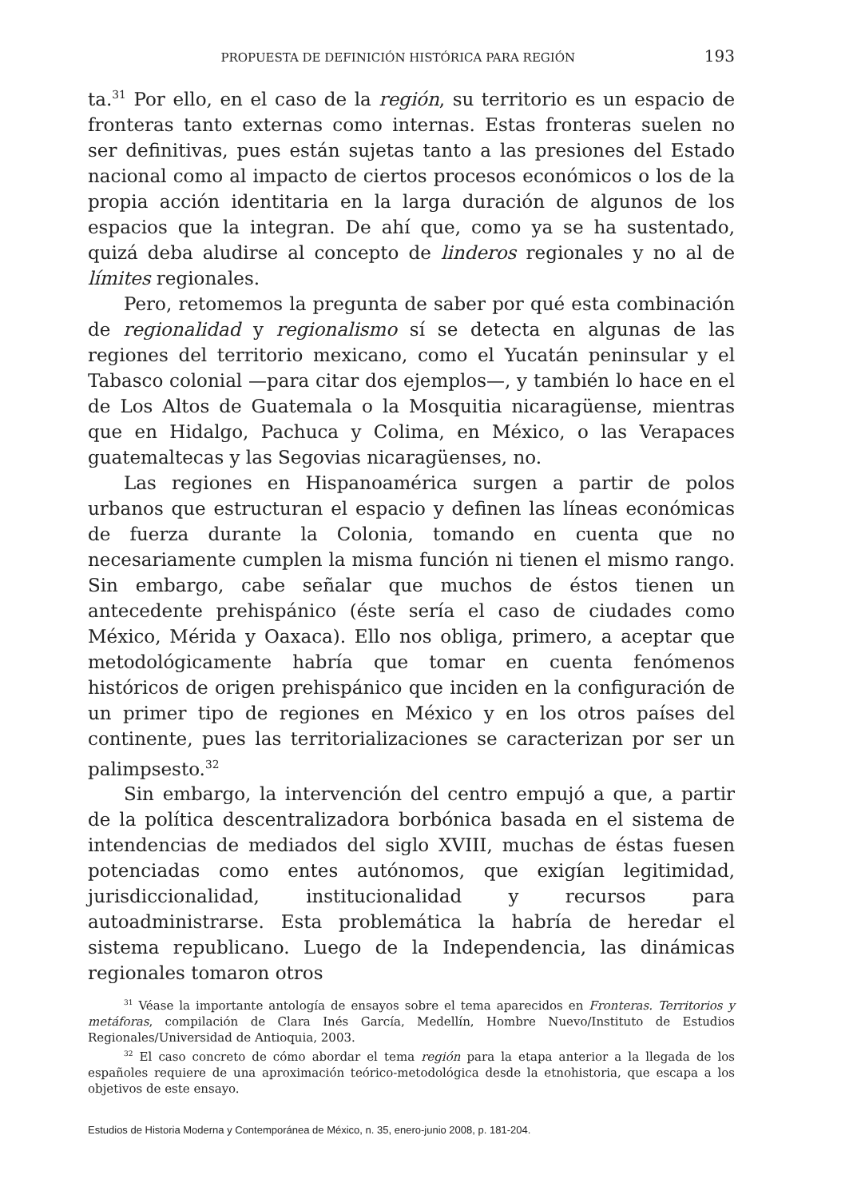PROPUESTA DE DEFINICIÓN HISTÓRICA PARA REGIÓN 193
ta.<sup>31</sup> Por ello, en el caso de la región, su territorio es un espacio de fronteras tanto externas como internas. Estas fronteras suelen no ser definitivas, pues están sujetas tanto a las presiones del Estado nacional como al impacto de ciertos procesos económicos o los de la propia acción identitaria en la larga duración de algunos de los espacios que la integran. De ahí que, como ya se ha sustentado, quizá deba aludirse al concepto de linderos regionales y no al de límites regionales.
Pero, retomemos la pregunta de saber por qué esta combinación de regionalidad y regionalismo sí se detecta en algunas de las regiones del territorio mexicano, como el Yucatán peninsular y el Tabasco colonial —para citar dos ejemplos—, y también lo hace en el de Los Altos de Guatemala o la Mosquitia nicaragüense, mientras que en Hidalgo, Pachuca y Colima, en México, o las Verapaces guatemaltecas y las Segovias nicaragüenses, no.
Las regiones en Hispanoamérica surgen a partir de polos urbanos que estructuran el espacio y definen las líneas económicas de fuerza durante la Colonia, tomando en cuenta que no necesariamente cumplen la misma función ni tienen el mismo rango. Sin embargo, cabe señalar que muchos de éstos tienen un antecedente prehispánico (éste sería el caso de ciudades como México, Mérida y Oaxaca). Ello nos obliga, primero, a aceptar que metodológicamente habría que tomar en cuenta fenómenos históricos de origen prehispánico que inciden en la configuración de un primer tipo de regiones en México y en los otros países del continente, pues las territorializaciones se caracterizan por ser un palimpsesto.<sup>32</sup>
Sin embargo, la intervención del centro empujó a que, a partir de la política descentralizadora borbónica basada en el sistema de intendencias de mediados del siglo XVIII, muchas de éstas fuesen potenciadas como entes autónomos, que exigían legitimidad, jurisdiccionalidad, institucionalidad y recursos para autoadministrarse. Esta problemática la habría de heredar el sistema republicano. Luego de la Independencia, las dinámicas regionales tomaron otros
<sup>31</sup> Véase la importante antología de ensayos sobre el tema aparecidos en Fronteras. Territorios y metáforas, compilación de Clara Inés García, Medellín, Hombre Nuevo/Instituto de Estudios Regionales/Universidad de Antioquia, 2003.
<sup>32</sup> El caso concreto de cómo abordar el tema región para la etapa anterior a la llegada de los españoles requiere de una aproximación teórico-metodológica desde la etnohistoria, que escapa a los objetivos de este ensayo.
Estudios de Historia Moderna y Contemporánea de México, n. 35, enero-junio 2008, p. 181-204.